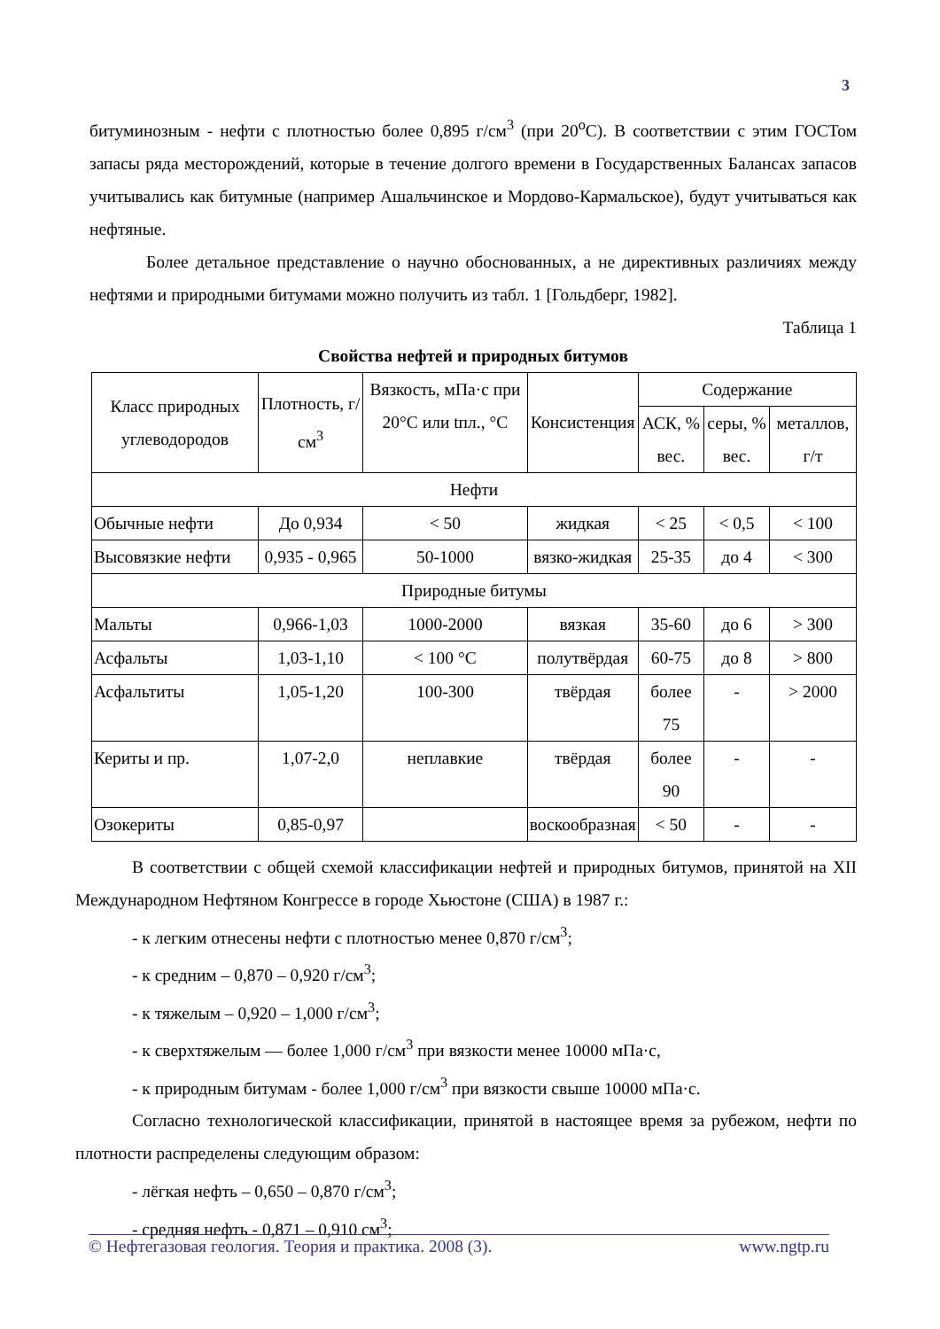3
битуминозным - нефти с плотностью более 0,895 г/см<sup>3</sup> (при 20<sup>о</sup>С). В соответствии с этим ГОСТом запасы ряда месторождений, которые в течение долгого времени в Государственных Балансах запасов учитывались как битумные (например Ашальчинское и Мордово-Кармальское), будут учитываться как нефтяные.
Более детальное представление о научно обоснованных, а не директивных различиях между нефтями и природными битумами можно получить из табл. 1 [Гольдберг, 1982].
Таблица 1
Свойства нефтей и природных битумов
| Класс природных углеводородов | Плотность, г/см<sup>3</sup> | Вязкость, мПа·с при 20°С или tпл., °С | Консистенция | Содержание | | |
| | | | | АСК, % вес. | серы, % вес. | металлов, г/т |
| Нефти | | | | | | |
| Обычные нефти | До 0,934 | < 50 | жидкая | < 25 | < 0,5 | < 100 |
| Высовязкие нефти | 0,935 - 0,965 | 50-1000 | вязко-жидкая | 25-35 | до 4 | < 300 |
| Природные битумы | | | | | | |
| Мальты | 0,966-1,03 | 1000-2000 | вязкая | 35-60 | до 6 | > 300 |
| Асфальты | 1,03-1,10 | < 100 °С | полутвёрдая | 60-75 | до 8 | > 800 |
| Асфальтиты | 1,05-1,20 | 100-300 | твёрдая | более 75 | - | > 2000 |
| Кериты и пр. | 1,07-2,0 | неплавкие | твёрдая | более 90 | - | - |
| Озокериты | 0,85-0,97 | | воскообразная | < 50 | - | - |
В соответствии с общей схемой классификации нефтей и природных битумов, принятой на XII Международном Нефтяном Конгрессе в городе Хьюстоне (США) в 1987 г.:
- к легким отнесены нефти с плотностью менее 0,870 г/см<sup>3</sup>;
- к средним – 0,870 – 0,920 г/см<sup>3</sup>;
- к тяжелым – 0,920 – 1,000 г/см<sup>3</sup>;
- к сверхтяжелым — более 1,000 г/см<sup>3</sup> при вязкости менее 10000 мПа·с,
- к природным битумам - более 1,000 г/см<sup>3</sup> при вязкости свыше 10000 мПа·с.
Согласно технологической классификации, принятой в настоящее время за рубежом, нефти по плотности распределены следующим образом:
- лёгкая нефть – 0,650 – 0,870 г/см<sup>3</sup>;
- средняя нефть - 0,871 – 0,910 см<sup>3</sup>;
© Нефтегазовая геология. Теория и практика. 2008 (3). www.ngtp.ru